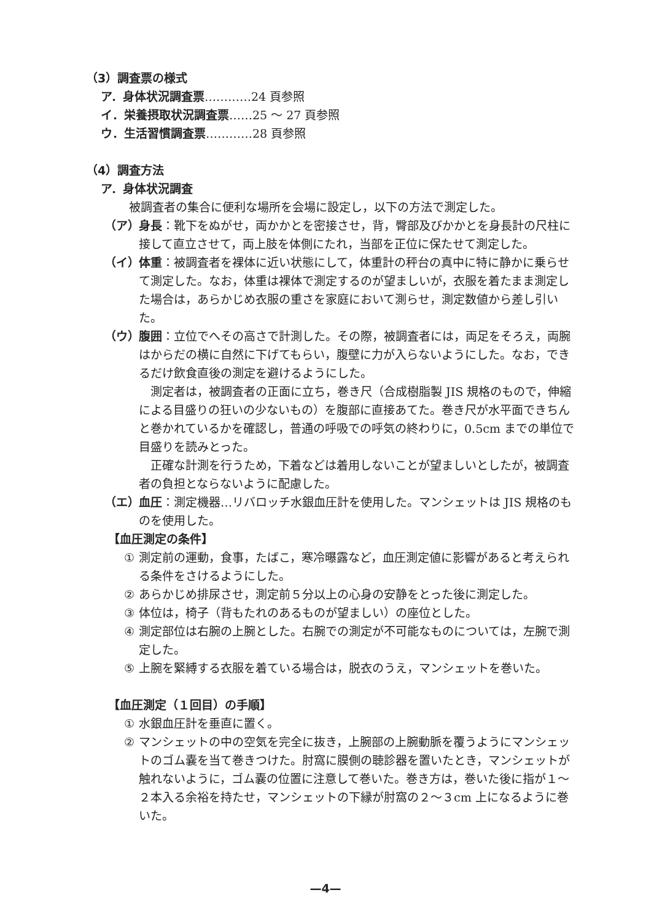（3）調査票の様式
ア．身体状況調査票…………24 頁参照
イ．栄養摂取状況調査票……25 ～ 27 頁参照
ウ．生活習慣調査票…………28 頁参照
（4）調査方法
ア．身体状況調査
被調査者の集合に便利な場所を会場に設定し，以下の方法で測定した。
（ア） 身長：靴下をぬがせ，両かかとを密接させ，背，臀部及びかかとを身長計の尺柱に接して直立させて，両上肢を体側にたれ，当部を正位に保たせて測定した。
（イ） 体重：被調査者を裸体に近い状態にして，体重計の秤台の真中に特に静かに乗らせて測定した。なお，体重は裸体で測定するのが望ましいが，衣服を着たまま測定した場合は，あらかじめ衣服の重さを家庭において測らせ，測定数値から差し引いた。
（ウ） 腹囲：立位でへその高さで計測した。その際，被調査者には，両足をそろえ，両腕はからだの横に自然に下げてもらい，腹壁に力が入らないようにした。なお，できるだけ飲食直後の測定を避けるようにした。
測定者は，被調査者の正面に立ち，巻き尺（合成樹脂製 JIS 規格のもので，伸縮による目盛りの狂いの少ないもの）を腹部に直接あてた。巻き尺が水平面できちんと巻かれているかを確認し，普通の呼吸での呼気の終わりに，0.5cm までの単位で目盛りを読みとった。
正確な計測を行うため，下着などは着用しないことが望ましいとしたが，被調査者の負担とならないように配慮した。
（エ） 血圧：測定機器…リバロッチ水銀血圧計を使用した。マンシェットは JIS 規格のものを使用した。
【血圧測定の条件】
① 測定前の運動，食事，たばこ，寒冷曝露など，血圧測定値に影響があると考えられる条件をさけるようにした。
② あらかじめ排尿させ，測定前５分以上の心身の安静をとった後に測定した。
③ 体位は，椅子（背もたれのあるものが望ましい）の座位とした。
④ 測定部位は右腕の上腕とした。右腕での測定が不可能なものについては，左腕で測定した。
⑤ 上腕を緊縛する衣服を着ている場合は，脱衣のうえ，マンシェットを巻いた。
【血圧測定（１回目）の手順】
① 水銀血圧計を垂直に置く。
② マンシェットの中の空気を完全に抜き，上腕部の上腕動脈を覆うようにマンシェットのゴム嚢を当て巻きつけた。肘窩に膜側の聴診器を置いたとき，マンシェットが触れないように，ゴム嚢の位置に注意して巻いた。巻き方は，巻いた後に指が１～２本入る余裕を持たせ，マンシェットの下縁が肘窩の２～３cm 上になるように巻いた。
—4—